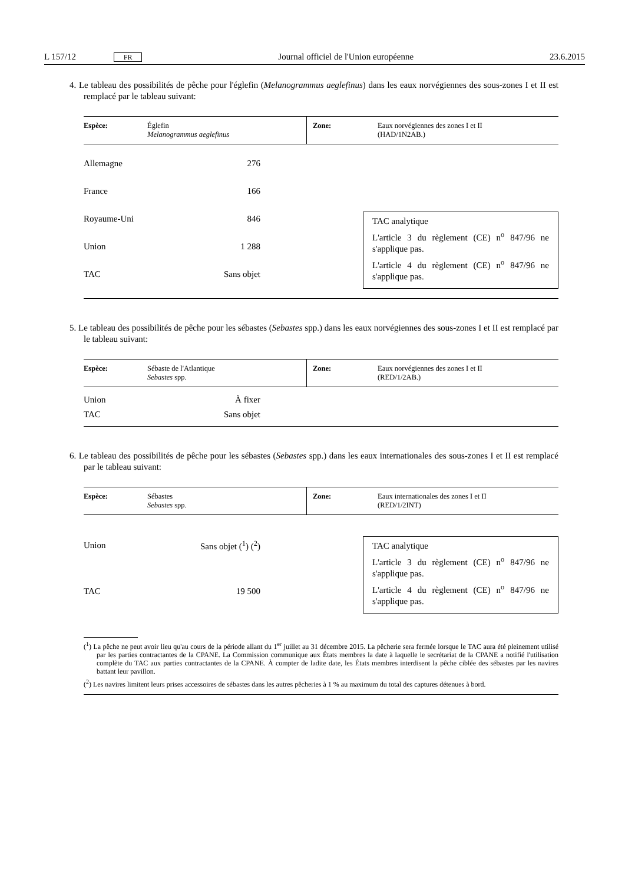L 157/12 FR Journal officiel de l'Union européenne 23.6.2015
4. Le tableau des possibilités de pêche pour l'églefin (Melanogrammus aeglefinus) dans les eaux norvégiennes des sous-zones I et II est remplacé par le tableau suivant:
| Espèce: | Églefin Melanogrammus aeglefinus | Zone: | Eaux norvégiennes des zones I et II (HAD/1N2AB.) |
| Allemagne | 276 |
| France | 166 |
| Royaume-Uni | 846 |
| Union | 1 288 |
| TAC | Sans objet |
TAC analytique
L'article 3 du règlement (CE) n<sup>o</sup> 847/96 ne s'applique pas.
L'article 4 du règlement (CE) n<sup>o</sup> 847/96 ne s'applique pas.
5. Le tableau des possibilités de pêche pour les sébastes (Sebastes spp.) dans les eaux norvégiennes des sous-zones I et II est remplacé par le tableau suivant:
| Espèce: | Sébaste de l'Atlantique Sebastes spp. | Zone: | Eaux norvégiennes des zones I et II (RED/1/2AB.) |
| Union | À fixer |
| TAC | Sans objet |
6. Le tableau des possibilités de pêche pour les sébastes (Sebastes spp.) dans les eaux internationales des sous-zones I et II est remplacé par le tableau suivant:
| Espèce: | Sébastes Sebastes spp. | Zone: | Eaux internationales des zones I et II (RED/1/2INT) |
| Union | Sans objet (<sup>1</sup>) (<sup>2</sup>) |
| TAC | 19 500 |
TAC analytique
L'article 3 du règlement (CE) n<sup>o</sup> 847/96 ne s'applique pas.
L'article 4 du règlement (CE) n<sup>o</sup> 847/96 ne s'applique pas.
(<sup>1</sup>) La pêche ne peut avoir lieu qu'au cours de la période allant du 1<sup>er</sup> juillet au 31 décembre 2015. La pêcherie sera fermée lorsque le TAC aura été pleinement utilisé par les parties contractantes de la CPANE. La Commission communique aux États membres la date à laquelle le secrétariat de la CPANE a notifié l'utilisation complète du TAC aux parties contractantes de la CPANE. À compter de ladite date, les États membres interdisent la pêche ciblée des sébastes par les navires battant leur pavillon.
(<sup>2</sup>) Les navires limitent leurs prises accessoires de sébastes dans les autres pêcheries à 1 % au maximum du total des captures détenues à bord.